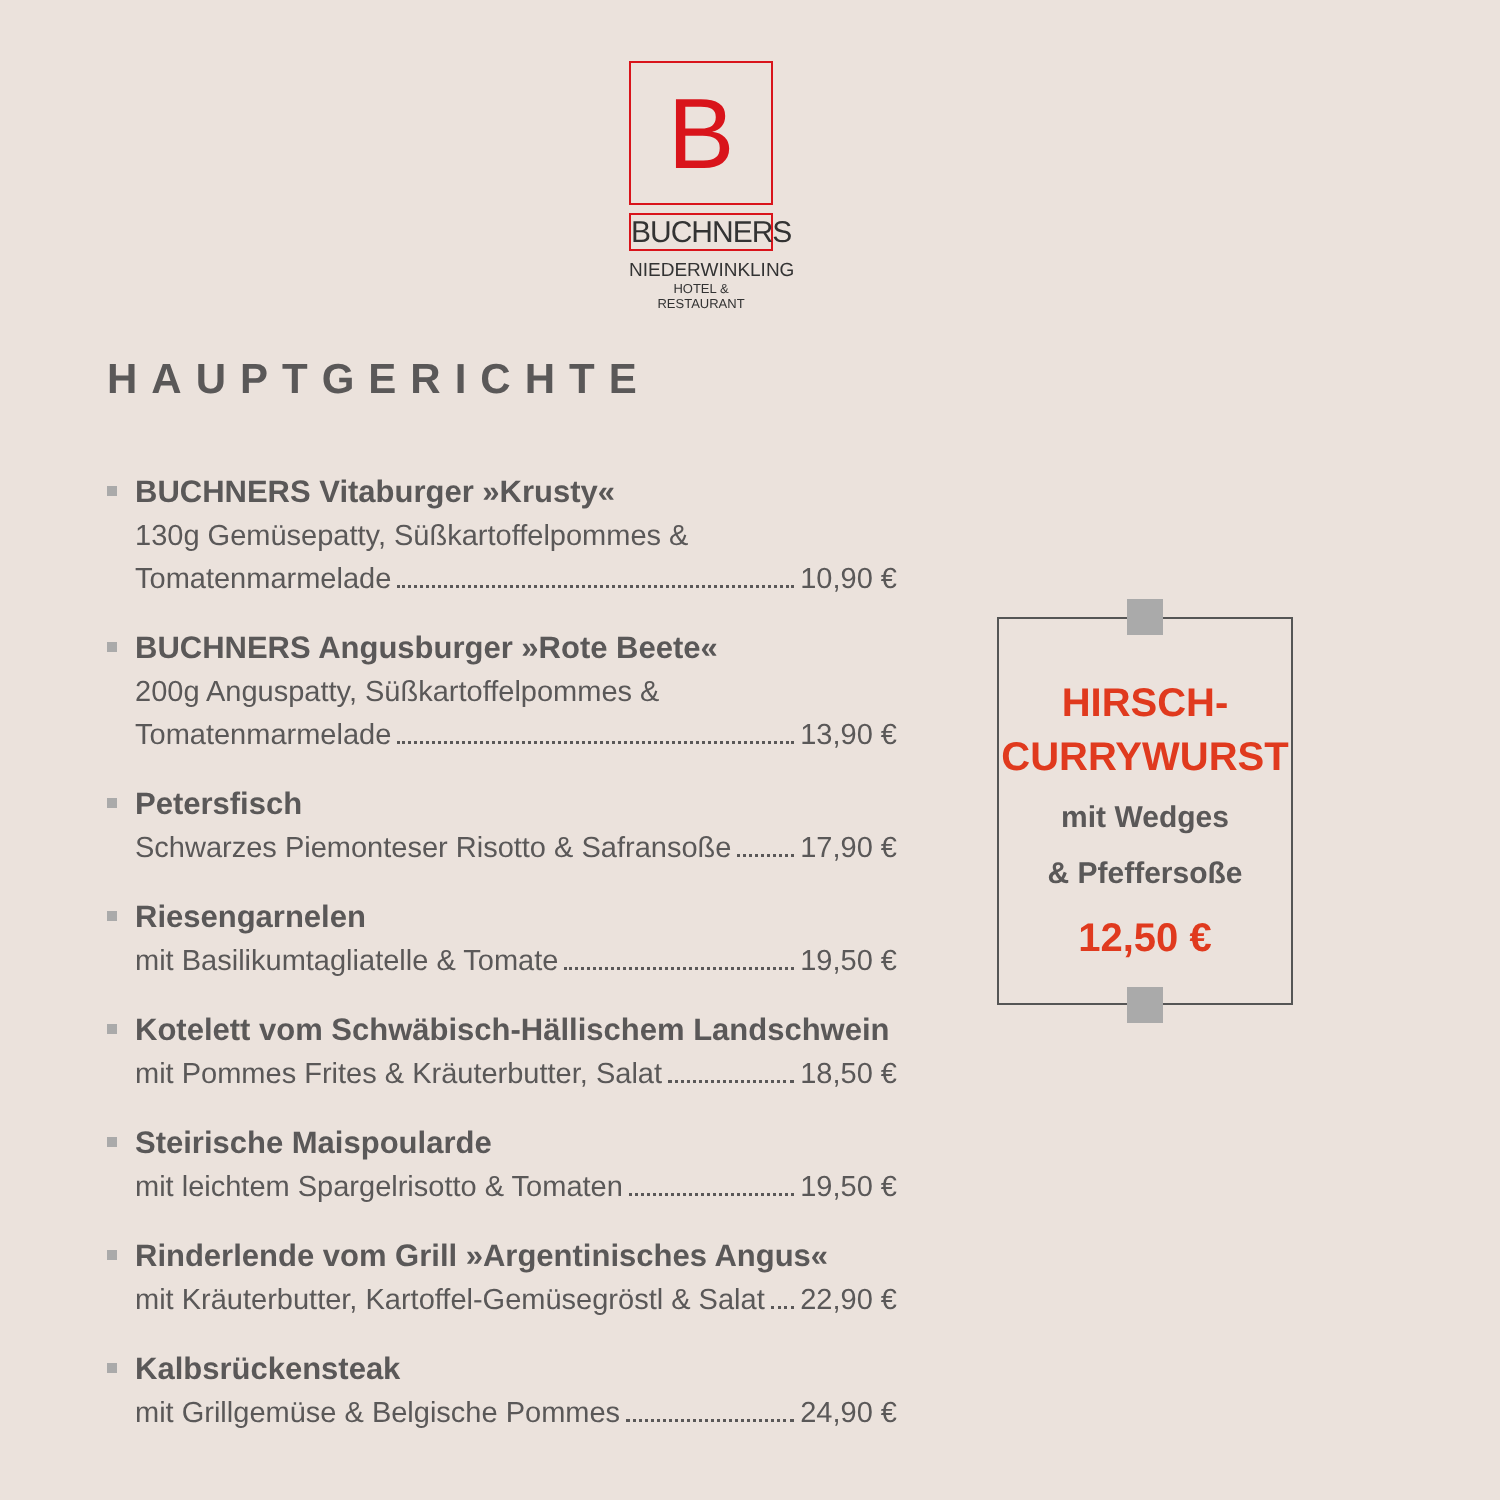B
BUCHNERS
NIEDERWINKLING
HOTEL & RESTAURANT
HAUPTGERICHTE
BUCHNERS Vitaburger »Krusty«
130g Gemüsepatty, Süßkartoffelpommes &
Tomatenmarmelade 10,90 €
BUCHNERS Angusburger »Rote Beete«
200g Anguspatty, Süßkartoffelpommes &
Tomatenmarmelade 13,90 €
Petersfisch
Schwarzes Piemonteser Risotto & Safransoße 17,90 €
Riesengarnelen
mit Basilikumtagliatelle & Tomate 19,50 €
Kotelett vom Schwäbisch-Hällischem Landschwein
mit Pommes Frites & Kräuterbutter, Salat 18,50 €
Steirische Maispoularde
mit leichtem Spargelrisotto & Tomaten 19,50 €
Rinderlende vom Grill »Argentinisches Angus«
mit Kräuterbutter, Kartoffel-Gemüsegröstl & Salat 22,90 €
Kalbsrückensteak
mit Grillgemüse & Belgische Pommes 24,90 €
HIRSCH-
CURRYWURST
mit Wedges
& Pfeffersoße
12,50 €